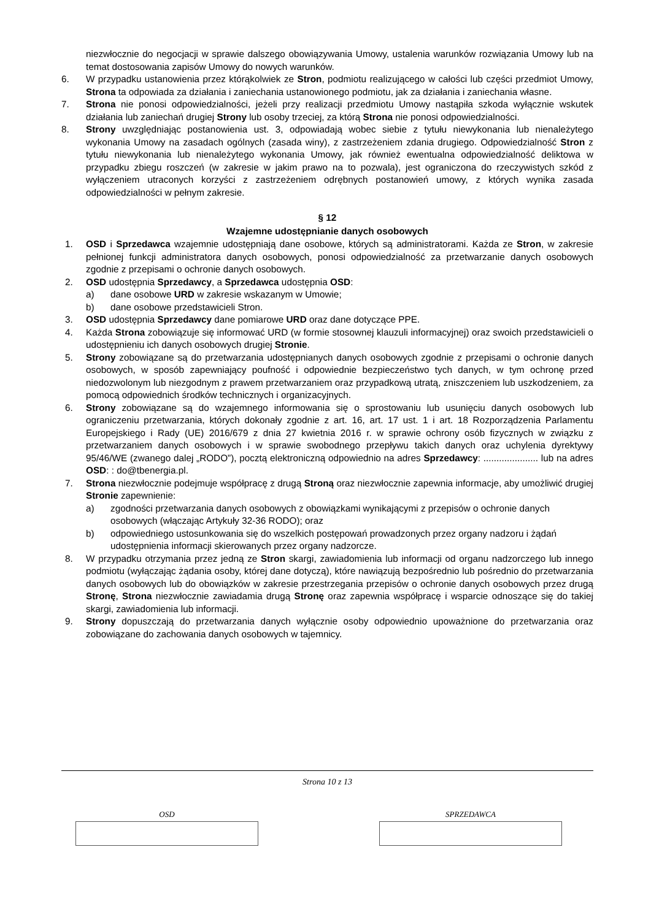niezwłocznie do negocjacji w sprawie dalszego obowiązywania Umowy, ustalenia warunków rozwiązania Umowy lub na temat dostosowania zapisów Umowy do nowych warunków.
6. W przypadku ustanowienia przez którąkolwiek ze Stron, podmiotu realizującego w całości lub części przedmiot Umowy, Strona ta odpowiada za działania i zaniechania ustanowionego podmiotu, jak za działania i zaniechania własne.
7. Strona nie ponosi odpowiedzialności, jeżeli przy realizacji przedmiotu Umowy nastąpiła szkoda wyłącznie wskutek działania lub zaniechań drugiej Strony lub osoby trzeciej, za którą Strona nie ponosi odpowiedzialności.
8. Strony uwzględniając postanowienia ust. 3, odpowiadają wobec siebie z tytułu niewykonania lub nienależytego wykonania Umowy na zasadach ogólnych (zasada winy), z zastrzeżeniem zdania drugiego. Odpowiedzialność Stron z tytułu niewykonania lub nienależytego wykonania Umowy, jak również ewentualna odpowiedzialność deliktowa w przypadku zbiegu roszczeń (w zakresie w jakim prawo na to pozwala), jest ograniczona do rzeczywistych szkód z wyłączeniem utraconych korzyści z zastrzeżeniem odrębnych postanowień umowy, z których wynika zasada odpowiedzialności w pełnym zakresie.
§ 12
Wzajemne udostępnianie danych osobowych
1. OSD i Sprzedawca wzajemnie udostępniają dane osobowe, których są administratorami. Każda ze Stron, w zakresie pełnionej funkcji administratora danych osobowych, ponosi odpowiedzialność za przetwarzanie danych osobowych zgodnie z przepisami o ochronie danych osobowych.
2. OSD udostępnia Sprzedawcy, a Sprzedawca udostępnia OSD:
a) dane osobowe URD w zakresie wskazanym w Umowie;
b) dane osobowe przedstawicieli Stron.
3. OSD udostępnia Sprzedawcy dane pomiarowe URD oraz dane dotyczące PPE.
4. Każda Strona zobowiązuje się informować URD (w formie stosownej klauzuli informacyjnej) oraz swoich przedstawicieli o udostępnieniu ich danych osobowych drugiej Stronie.
5. Strony zobowiązane są do przetwarzania udostępnianych danych osobowych zgodnie z przepisami o ochronie danych osobowych, w sposób zapewniający poufność i odpowiednie bezpieczeństwo tych danych, w tym ochronę przed niedozwolonym lub niezgodnym z prawem przetwarzaniem oraz przypadkową utratą, zniszczeniem lub uszkodzeniem, za pomocą odpowiednich środków technicznych i organizacyjnych.
6. Strony zobowiązane są do wzajemnego informowania się o sprostowaniu lub usunięciu danych osobowych lub ograniczeniu przetwarzania, których dokonały zgodnie z art. 16, art. 17 ust. 1 i art. 18 Rozporządzenia Parlamentu Europejskiego i Rady (UE) 2016/679 z dnia 27 kwietnia 2016 r. w sprawie ochrony osób fizycznych w związku z przetwarzaniem danych osobowych i w sprawie swobodnego przepływu takich danych oraz uchylenia dyrektywy 95/46/WE (zwanego dalej „RODO”), pocztą elektroniczną odpowiednio na adres Sprzedawcy: ..................... lub na adres OSD: : do@tbenergia.pl.
7. Strona niezwłocznie podejmuje współpracę z drugą Stroną oraz niezwłocznie zapewnia informacje, aby umożliwić drugiej Stronie zapewnienie:
a) zgodności przetwarzania danych osobowych z obowiązkami wynikającymi z przepisów o ochronie danych osobowych (włączając Artykuły 32-36 RODO); oraz
b) odpowiedniego ustosunkowania się do wszelkich postępowań prowadzonych przez organy nadzoru i żądań udostępnienia informacji skierowanych przez organy nadzorcze.
8. W przypadku otrzymania przez jedną ze Stron skargi, zawiadomienia lub informacji od organu nadzorczego lub innego podmiotu (wyłączając żądania osoby, której dane dotyczą), które nawiązują bezpośrednio lub pośrednio do przetwarzania danych osobowych lub do obowiązków w zakresie przestrzegania przepisów o ochronie danych osobowych przez drugą Stronę, Strona niezwłocznie zawiadamia drugą Stronę oraz zapewnia współpracę i wsparcie odnoszące się do takiej skargi, zawiadomienia lub informacji.
9. Strony dopuszczają do przetwarzania danych wyłącznie osoby odpowiednio upoważnione do przetwarzania oraz zobowiązane do zachowania danych osobowych w tajemnicy.
Strona 10 z 13
OSD SPRZEDAWCA